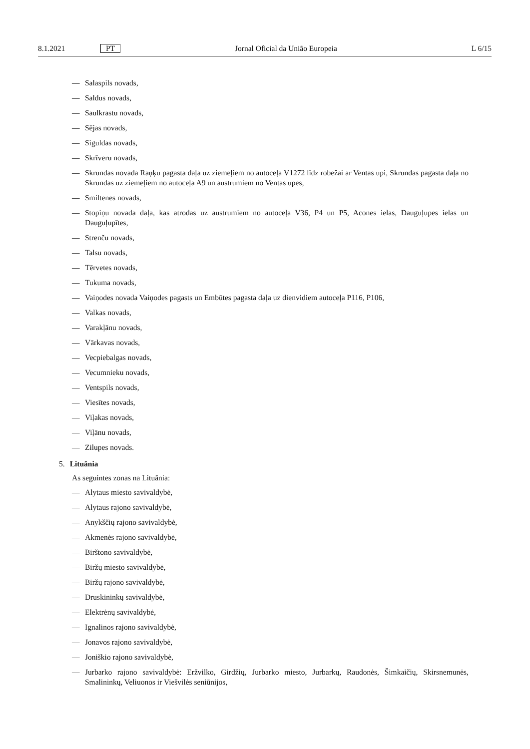8.1.2021 PT Jornal Oficial da União Europeia L 6/15
— Salaspils novads,
— Saldus novads,
— Saulkrastu novads,
— Sējas novads,
— Siguldas novads,
— Skrīveru novads,
— Skrundas novada Raņķu pagasta daļa uz ziemeļiem no autoceļa V1272 līdz robežai ar Ventas upi, Skrundas pagasta daļa no Skrundas uz ziemeļiem no autoceļa A9 un austrumiem no Ventas upes,
— Smiltenes novads,
— Stopiņu novada daļa, kas atrodas uz austrumiem no autoceļa V36, P4 un P5, Acones ielas, Dauguļupes ielas un Dauguļupītes,
— Strenču novads,
— Talsu novads,
— Tērvetes novads,
— Tukuma novads,
— Vaiņodes novada Vaiņodes pagasts un Embūtes pagasta daļa uz dienvidiem autoceļa P116, P106,
— Valkas novads,
— Varakļānu novads,
— Vārkavas novads,
— Vecpiebalgas novads,
— Vecumnieku novads,
— Ventspils novads,
— Viesītes novads,
— Viļakas novads,
— Viļānu novads,
— Zilupes novads.
5. Lituânia
As seguintes zonas na Lituânia:
— Alytaus miesto savivaldybė,
— Alytaus rajono savivaldybė,
— Anykščių rajono savivaldybė,
— Akmenės rajono savivaldybė,
— Birštono savivaldybė,
— Biržų miesto savivaldybė,
— Biržų rajono savivaldybė,
— Druskininkų savivaldybė,
— Elektrėnų savivaldybė,
— Ignalinos rajono savivaldybė,
— Jonavos rajono savivaldybė,
— Joniškio rajono savivaldybė,
— Jurbarko rajono savivaldybė: Eržvilko, Girdžių, Jurbarko miesto, Jurbarkų, Raudonės, Šimkaičių, Skirsnemunės, Smalininkų, Veliuonos ir Viešvilės seniūnijos,